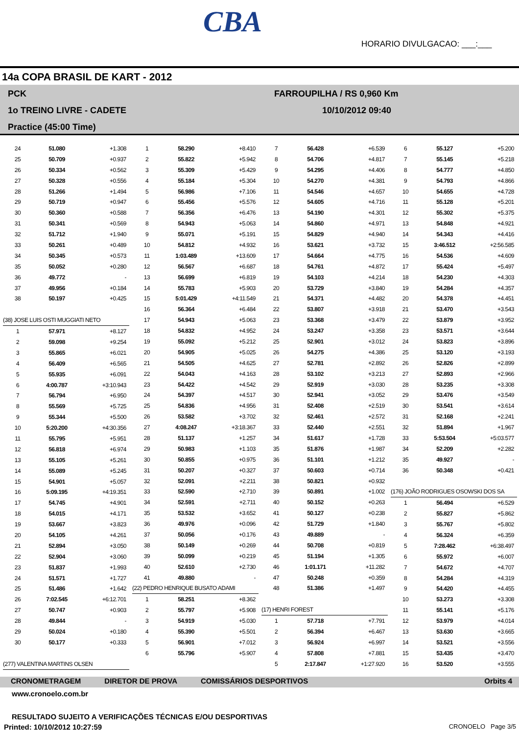CBA
HORARIO DIVULGACAO: ___:___
14a COPA BRASIL DE KART - 2012
PCK FARROUPILHA / RS 0,960 Km
1o TREINO LIVRE - CADETE 10/10/2012 09:40
Practice (45:00 Time)
| 24 | 51.080 | +1.308 |
| 25 | 50.709 | +0.937 |
| 26 | 50.334 | +0.562 |
| 27 | 50.328 | +0.556 |
| 28 | 51.266 | +1.494 |
| 29 | 50.719 | +0.947 |
| 30 | 50.360 | +0.588 |
| 31 | 50.341 | +0.569 |
| 32 | 51.712 | +1.940 |
| 33 | 50.261 | +0.489 |
| 34 | 50.345 | +0.573 |
| 35 | 50.052 | +0.280 |
| 36 | 49.772 | - |
| 37 | 49.956 | +0.184 |
| 38 | 50.197 | +0.425 |
| (38) JOSE LUIS OSTI MUGGIATI NETO | | |
| 1 | 57.971 | +8.127 |
| 2 | 59.098 | +9.254 |
| 3 | 55.865 | +6.021 |
| 4 | 56.409 | +6.565 |
| 5 | 55.935 | +6.091 |
| 6 | 4:00.787 | +3:10.943 |
| 7 | 56.794 | +6.950 |
| 8 | 55.569 | +5.725 |
| 9 | 55.344 | +5.500 |
| 10 | 5:20.200 | +4:30.356 |
| 11 | 55.795 | +5.951 |
| 12 | 56.818 | +6.974 |
| 13 | 55.105 | +5.261 |
| 14 | 55.089 | +5.245 |
| 15 | 54.901 | +5.057 |
| 16 | 5:09.195 | +4:19.351 |
| 17 | 54.745 | +4.901 |
| 18 | 54.015 | +4.171 |
| 19 | 53.667 | +3.823 |
| 20 | 54.105 | +4.261 |
| 21 | 52.894 | +3.050 |
| 22 | 52.904 | +3.060 |
| 23 | 51.837 | +1.993 |
| 24 | 51.571 | +1.727 |
| 25 | 51.486 | +1.642 |
| 26 | 7:02.545 | +6:12.701 |
| 27 | 50.747 | +0.903 |
| 28 | 49.844 | - |
| 29 | 50.024 | +0.180 |
| 30 | 50.177 | +0.333 |
| (277) VALENTINA MARTINS OLSEN | | |
| 1 | 58.290 | +8.410 |
| 2 | 55.822 | +5.942 |
| 3 | 55.309 | +5.429 |
| 4 | 55.184 | +5.304 |
| 5 | 56.986 | +7.106 |
| 6 | 55.456 | +5.576 |
| 7 | 56.356 | +6.476 |
| 8 | 54.943 | +5.063 |
| 9 | 55.071 | +5.191 |
| 10 | 54.812 | +4.932 |
| 11 | 1:03.489 | +13.609 |
| 12 | 56.567 | +6.687 |
| 13 | 56.699 | +6.819 |
| 14 | 55.783 | +5.903 |
| 15 | 5:01.429 | +4:11.549 |
| 16 | 56.364 | +6.484 |
| 17 | 54.943 | +5.063 |
| 18 | 54.832 | +4.952 |
| 19 | 55.092 | +5.212 |
| 20 | 54.905 | +5.025 |
| 21 | 54.505 | +4.625 |
| 22 | 54.043 | +4.163 |
| 23 | 54.422 | +4.542 |
| 24 | 54.397 | +4.517 |
| 25 | 54.836 | +4.956 |
| 26 | 53.582 | +3.702 |
| 27 | 4:08.247 | +3:18.367 |
| 28 | 51.137 | +1.257 |
| 29 | 50.983 | +1.103 |
| 30 | 50.855 | +0.975 |
| 31 | 50.207 | +0.327 |
| 32 | 52.091 | +2.211 |
| 33 | 52.590 | +2.710 |
| 34 | 52.591 | +2.711 |
| 35 | 53.532 | +3.652 |
| 36 | 49.976 | +0.096 |
| 37 | 50.056 | +0.176 |
| 38 | 50.149 | +0.269 |
| 39 | 50.099 | +0.219 |
| 40 | 52.610 | +2.730 |
| 41 | 49.880 | - |
| (22) PEDRO HENRIQUE BUSATO ADAMI | | |
| 1 | 58.251 | +8.362 |
| 2 | 55.797 | +5.908 |
| 3 | 54.919 | +5.030 |
| 4 | 55.390 | +5.501 |
| 5 | 56.901 | +7.012 |
| 6 | 55.796 | +5.907 |
| 7 | 56.428 | +6.539 |
| 8 | 54.706 | +4.817 |
| 9 | 54.295 | +4.406 |
| 10 | 54.270 | +4.381 |
| 11 | 54.546 | +4.657 |
| 12 | 54.605 | +4.716 |
| 13 | 54.190 | +4.301 |
| 14 | 54.860 | +4.971 |
| 15 | 54.829 | +4.940 |
| 16 | 53.621 | +3.732 |
| 17 | 54.664 | +4.775 |
| 18 | 54.761 | +4.872 |
| 19 | 54.103 | +4.214 |
| 20 | 53.729 | +3.840 |
| 21 | 54.371 | +4.482 |
| 22 | 53.807 | +3.918 |
| 23 | 53.368 | +3.479 |
| 24 | 53.247 | +3.358 |
| 25 | 52.901 | +3.012 |
| 26 | 54.275 | +4.386 |
| 27 | 52.781 | +2.892 |
| 28 | 53.102 | +3.213 |
| 29 | 52.919 | +3.030 |
| 30 | 52.941 | +3.052 |
| 31 | 52.408 | +2.519 |
| 32 | 52.461 | +2.572 |
| 33 | 52.440 | +2.551 |
| 34 | 51.617 | +1.728 |
| 35 | 51.876 | +1.987 |
| 36 | 51.101 | +1.212 |
| 37 | 50.603 | +0.714 |
| 38 | 50.821 | +0.932 |
| 39 | 50.891 | +1.002 |
| 40 | 50.152 | +0.263 |
| 41 | 50.127 | +0.238 |
| 42 | 51.729 | +1.840 |
| 43 | 49.889 | - |
| 44 | 50.708 | +0.819 |
| 45 | 51.194 | +1.305 |
| 46 | 1:01.171 | +11.282 |
| 47 | 50.248 | +0.359 |
| 48 | 51.386 | +1.497 |
| (17) HENRI FOREST | | |
| 1 | 57.718 | +7.791 |
| 2 | 56.394 | +6.467 |
| 3 | 56.924 | +6.997 |
| 4 | 57.808 | +7.881 |
| 5 | 2:17.847 | +1:27.920 |
| 6 | 55.127 | +5.200 |
| 7 | 55.145 | +5.218 |
| 8 | 54.777 | +4.850 |
| 9 | 54.793 | +4.866 |
| 10 | 54.655 | +4.728 |
| 11 | 55.128 | +5.201 |
| 12 | 55.302 | +5.375 |
| 13 | 54.848 | +4.921 |
| 14 | 54.343 | +4.416 |
| 15 | 3:46.512 | +2:56.585 |
| 16 | 54.536 | +4.609 |
| 17 | 55.424 | +5.497 |
| 18 | 54.230 | +4.303 |
| 19 | 54.284 | +4.357 |
| 20 | 54.378 | +4.451 |
| 21 | 53.470 | +3.543 |
| 22 | 53.879 | +3.952 |
| 23 | 53.571 | +3.644 |
| 24 | 53.823 | +3.896 |
| 25 | 53.120 | +3.193 |
| 26 | 52.826 | +2.899 |
| 27 | 52.893 | +2.966 |
| 28 | 53.235 | +3.308 |
| 29 | 53.476 | +3.549 |
| 30 | 53.541 | +3.614 |
| 31 | 52.168 | +2.241 |
| 32 | 51.894 | +1.967 |
| 33 | 5:53.504 | +5:03.577 |
| 34 | 52.209 | +2.282 |
| 35 | 49.927 | - |
| 36 | 50.348 | +0.421 |
| (176) JOÃO RODRIGUES OSOWSKI DOS SA | | |
| 1 | 56.494 | +6.529 |
| 2 | 55.827 | +5.862 |
| 3 | 55.767 | +5.802 |
| 4 | 56.324 | +6.359 |
| 5 | 7:28.462 | +6:38.497 |
| 6 | 55.972 | +6.007 |
| 7 | 54.672 | +4.707 |
| 8 | 54.284 | +4.319 |
| 9 | 54.420 | +4.455 |
| 10 | 53.273 | +3.308 |
| 11 | 55.141 | +5.176 |
| 12 | 53.979 | +4.014 |
| 13 | 53.630 | +3.665 |
| 14 | 53.521 | +3.556 |
| 15 | 53.435 | +3.470 |
| 16 | 53.520 | +3.555 |
CRONOMETRAGEM DIRETOR DE PROVA COMISSÁRIOS DESPORTIVOS Orbits 4
www.cronoelo.com.br
RESULTADO SUJEITO A VERIFICAÇÕES TÉCNICAS E/OU DESPORTIVAS
Printed: 10/10/2012 10:27:59 CRONOELO Page 3/5